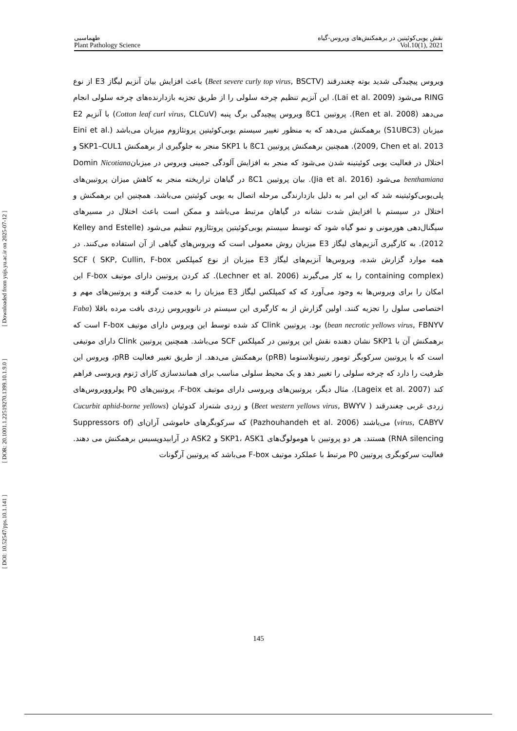[ DOI: 10.52547/pps.10.1.141 ] [ DOR: 20.1001.1.22519270.1399.10.1.9.0 ] [ Downloaded from yujs.yu.ac.ir on 2025-07-12 ]
نقش یوبی‌کوئیتین در برهمکنش‌های ویروس-گیاه طهماسبی
Plant Pathology Science Vol.10(1), 2021
ویروس پیچیدگی شدید بوته چغندرقند (Beet severe curly top virus, BSCTV) باعث افزایش بیان آنزیم لیگاز E3 از نوع RING می‌شود (Lai et al. 2009). این آنزیم تنظیم چرخه سلولی را از طریق تجزیه بازدارنده‌های چرخه سلولی انجام می‌دهد (Ren et al. 2008). پروتیین ßC1 ویروس پیچیدگی برگ پنبه (Cotton leaf curl virus, CLCuV) با آنزیم E2 میزبان (S1UBC3) برهمکنش می‌دهد که به منظور تغییر سیستم یوبی‌کوئیتین پروتئازوم میزبان می‌باشد (Eini et al. 2009, Chen et al. 2013). همچنین برهمکنش پروتیین ßC1 با SKP1 منجر به جلوگیری از برهمکنش SKP1–CUL1 و اختلال در فعالیت یوبی کوئیتینه شدن می‌شود که منجر به افزایش آلودگی جمینی ویروس در میزبانDomin Nicotiana benthamiana می‌شود (Jia et al. 2016). بیان پروتیین ßC1 در گیاهان تراریخته منجر به کاهش میزان پروتیین‌های پلی‌یوبی‌کوئیتینه شد که این امر به دلیل بازدارندگی مرحله اتصال به یوبی کوئیتین می‌باشد. همچنین این برهمکنش و اختلال در سیستم با افزایش شدت نشانه در گیاهان مرتبط می‌باشد و ممکن است باعث اختلال در مسیرهای سیگنال‌دهی هورمونی و نمو گیاه شود که توسط سیستم یوبی‌کوئیتین پروتئازوم تنظیم می‌شود (Kelley and Estelle 2012). به کارگیری آنزیم‌های لیگاز E3 میزبان روش معمولی است که ویروس‌های گیاهی از آن استفاده می‌کنند. در همه موارد گزارش شده، ویروس‌ها آنزیم‌های لیگاز E3 میزبان از نوع کمپلکس SCF ( SKP, Cullin, F-box containing complex) را به کار می‌گیرند (Lechner et al. 2006). کد کردن پروتیین دارای موتیف F-box این امکان را برای ویروس‌ها به وجود می‌آورد که که کمپلکس لیگاز E3 میزبان را به خدمت گرفته و پروتیین‌های مهم و اختصاصی سلول را تجزیه کنند. اولین گزارش از به کارگیری این سیستم در نانوویروس زردی بافت مرده باقلا (Faba bean necrotic yellows virus, FBNYV) بود. پروتیین Clink کد شده توسط این ویروس دارای موتیف F-box است که برهمکنش آن با SKP1 نشان دهنده نقش این پروتیین در کمپلکس SCF می‌باشد. همچنین پروتیین Clink دارای موتیفی است که با پروتیین سرکوبگر تومور رتینوبلاستوما (pRB) برهمکنش می‌دهد. از طریق تغییر فعالیت pRB، ویروس این ظرفیت را دارد که چرخه سلولی را تغییر دهد و یک محیط سلولی مناسب برای همانندسازی کارای ژنوم ویروسی فراهم کند (Lageix et al. 2007). مثال دیگر، پروتیین‌های ویروسی دارای موتیف F-box، پروتیین‌های P0 پولروویروس‌های زردی غربی چغندرقند ( Beet western yellows virus, BWYV) و زردی شته‌زاد کدوئیان (Cucurbit aphid-borne yellows virus, CABYV) می‌باشند (Pazhouhandeh et al. 2006) که سرکوبگرهای خاموشی آران‌ای (Suppressors of RNA silencing) هستند. هر دو پروتیین با هومولوگ‌های SKP1، ASK1 و ASK2 در آرابیدوپسیس برهمکنش می دهند. فعالیت سرکوبگری پروتیین P0 مرتبط با عملکرد موتیف F-box می‌باشد که پروتیین آرگونات
145